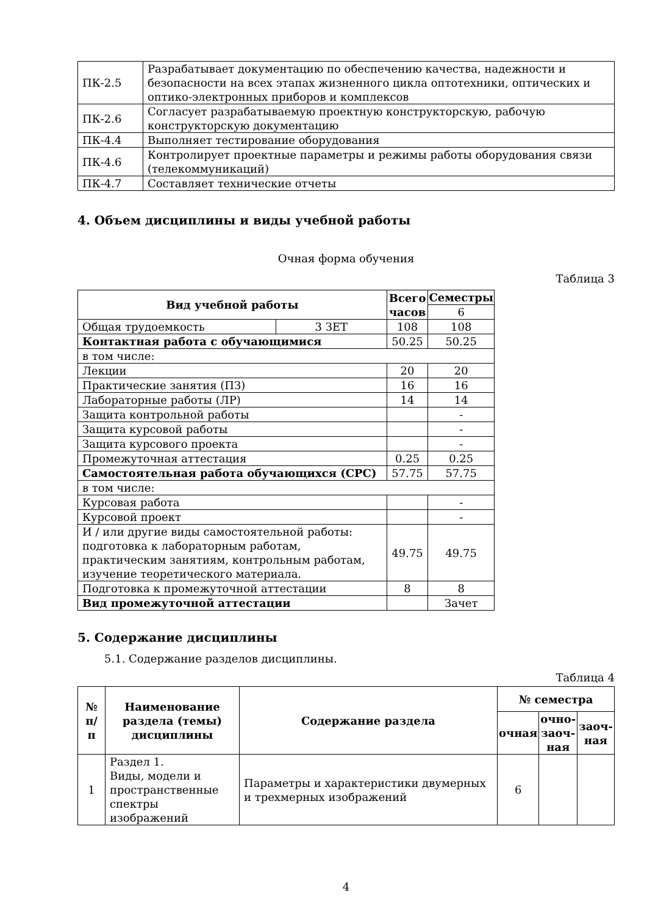| ПК-2.5 | Разрабатывает документацию по обеспечению качества, надежности и безопасности на всех этапах жизненного цикла оптотехники, оптических и оптико-электронных приборов и комплексов |
| ПК-2.6 | Согласует разрабатываемую проектную конструкторскую, рабочую конструкторскую документацию |
| ПК-4.4 | Выполняет тестирование оборудования |
| ПК-4.6 | Контролирует проектные параметры и режимы работы оборудования связи (телекоммуникаций) |
| ПК-4.7 | Составляет технические отчеты |
4. Объем дисциплины и виды учебной работы
Очная форма обучения
Таблица 3
| Вид учебной работы | | Всего часов | Семестры |
| --- | --- | --- | --- |
| | | | 6 |
| Общая трудоемкость | 3 ЗЕТ | 108 | 108 |
| Контактная работа с обучающимися | | 50.25 | 50.25 |
| в том числе: | | | |
| Лекции | | 20 | 20 |
| Практические занятия (ПЗ) | | 16 | 16 |
| Лабораторные работы (ЛР) | | 14 | 14 |
| Защита контрольной работы | | | - |
| Защита курсовой работы | | | - |
| Защита курсового проекта | | | - |
| Промежуточная аттестация | | 0.25 | 0.25 |
| Самостоятельная работа обучающихся (СРС) | | 57.75 | 57.75 |
| в том числе: | | | |
| Курсовая работа | | | - |
| Курсовой проект | | | - |
| И / или другие виды самостоятельной работы: подготовка к лабораторным работам, практическим занятиям, контрольным работам, изучение теоретического материала. | | 49.75 | 49.75 |
| Подготовка к промежуточной аттестации | | 8 | 8 |
| Вид промежуточной аттестации | | | Зачет |
5. Содержание дисциплины
5.1. Содержание разделов дисциплины.
Таблица 4
| № п/п | Наименование раздела (темы) дисциплины | Содержание раздела | № семестра | | |
| --- | --- | --- | --- | --- | --- |
| | | | очная | очно-заоч-ная | заоч-ная |
| 1 | Раздел 1. Виды, модели и пространственные спектры изображений | Параметры и характеристики двумерных и трехмерных изображений | 6 | | |
4